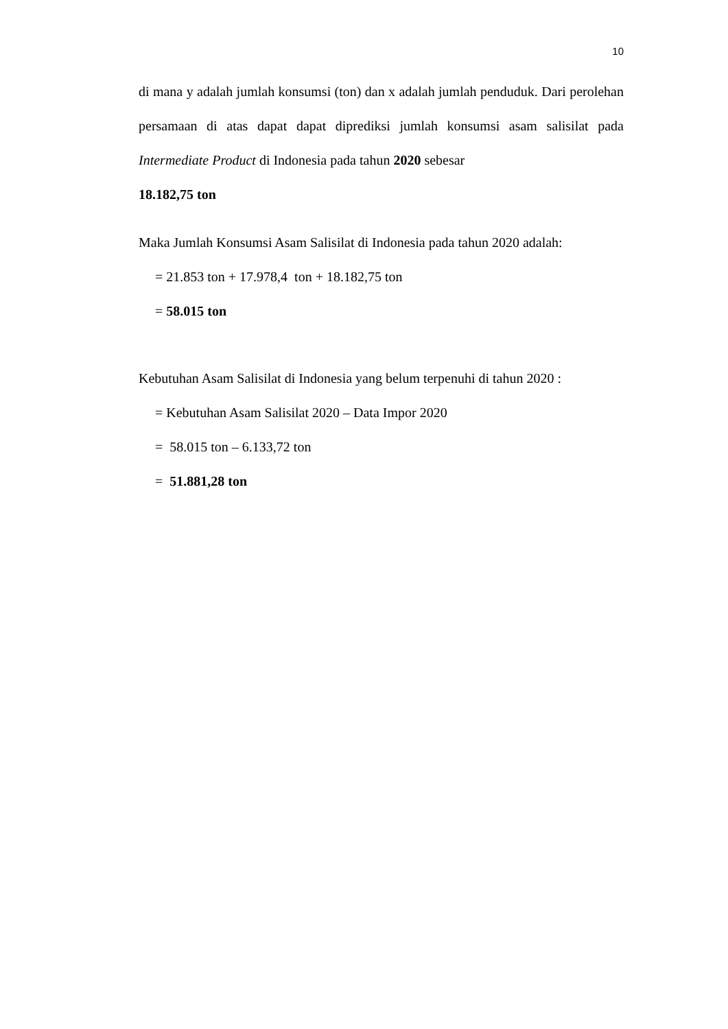10
di mana y adalah jumlah konsumsi (ton) dan x adalah jumlah penduduk. Dari perolehan persamaan di atas dapat dapat diprediksi jumlah konsumsi asam salisilat pada Intermediate Product di Indonesia pada tahun 2020 sebesar
18.182,75 ton
Maka Jumlah Konsumsi Asam Salisilat di Indonesia pada tahun 2020 adalah:
= 21.853 ton + 17.978,4 ton + 18.182,75 ton
= 58.015 ton
Kebutuhan Asam Salisilat di Indonesia yang belum terpenuhi di tahun 2020 :
= Kebutuhan Asam Salisilat 2020 – Data Impor 2020
= 58.015 ton – 6.133,72 ton
= 51.881,28 ton